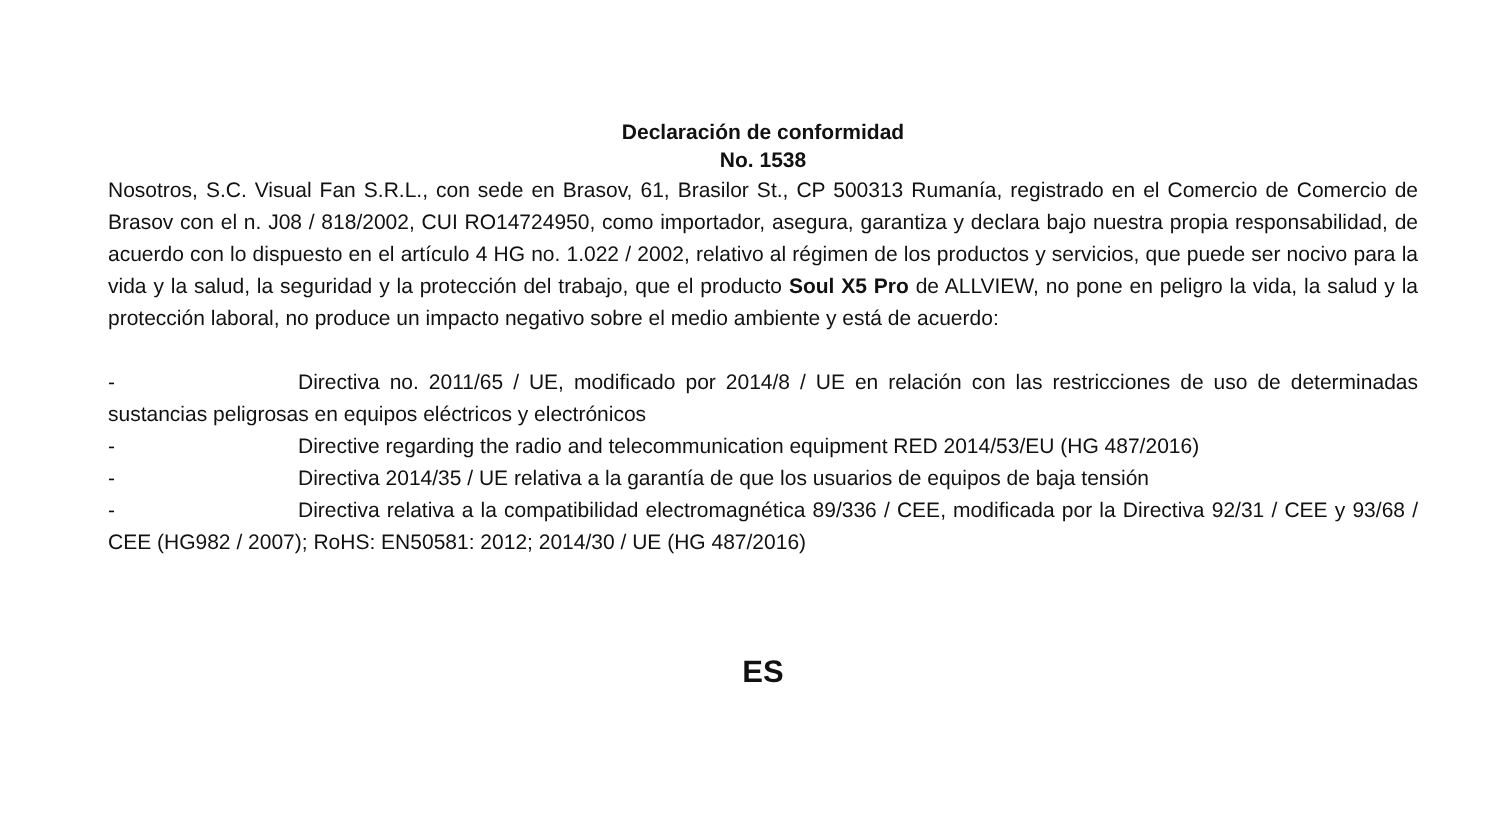Declaración de conformidad
No. 1538
Nosotros, S.C. Visual Fan S.R.L., con sede en Brasov, 61, Brasilor St., CP 500313 Rumanía, registrado en el Comercio de Comercio de Brasov con el n. J08 / 818/2002, CUI RO14724950, como importador, asegura, garantiza y declara bajo nuestra propia responsabilidad, de acuerdo con lo dispuesto en el artículo 4 HG no. 1.022 / 2002, relativo al régimen de los productos y servicios, que puede ser nocivo para la vida y la salud, la seguridad y la protección del trabajo, que el producto Soul X5 Pro de ALLVIEW, no pone en peligro la vida, la salud y la protección laboral, no produce un impacto negativo sobre el medio ambiente y está de acuerdo:
- Directiva no. 2011/65 / UE, modificado por 2014/8 / UE en relación con las restricciones de uso de determinadas sustancias peligrosas en equipos eléctricos y electrónicos
- Directive regarding the radio and telecommunication equipment RED 2014/53/EU (HG 487/2016)
- Directiva 2014/35 / UE relativa a la garantía de que los usuarios de equipos de baja tensión
- Directiva relativa a la compatibilidad electromagnética 89/336 / CEE, modificada por la Directiva 92/31 / CEE y 93/68 / CEE (HG982 / 2007); RoHS: EN50581: 2012; 2014/30 / UE (HG 487/2016)
ES